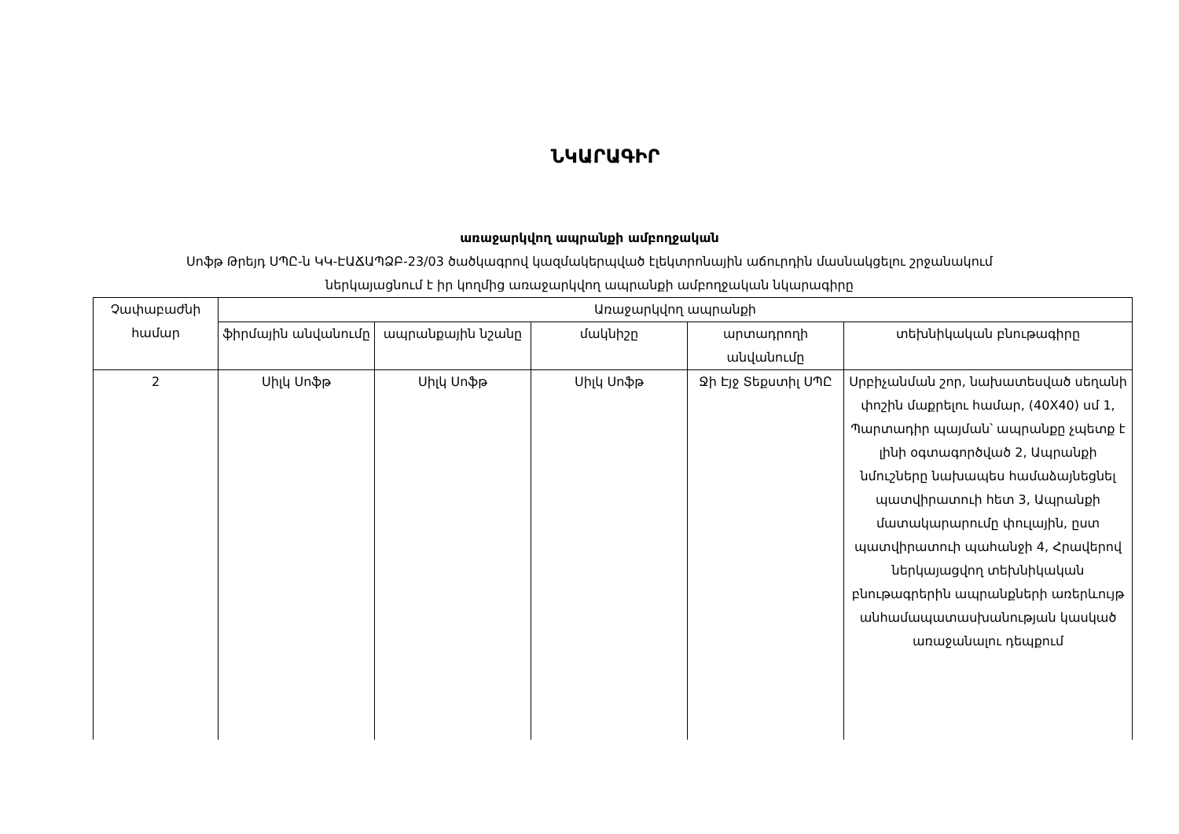ՆԿԱՐԱԳԻՐ
առաջարկվող ապրանքի ամբողջական
Սոֆթ Թրեյդ ՍՊԸ-ն ԿԿ-ԷԱՃԱՊՁԲ-23/03 ծածկագրով կազմակերպված էլեկտրոնային աճուրդին մասնակցելու շրջանակում
ներկայացնում է իր կողմից առաջարկվող ապրանքի ամբողջական նկարագիրը
| Չափաբաժնի համար | Առաջարկվող ապրանքի | | | | |
| --- | --- | --- | --- | --- | --- |
| | ֆիրմային անվանումը | ապրանքային նշանը | մակնիշը | արտադրողի անվանումը | տեխնիկական բնութագիրը |
| 2 | Սիլկ Սոֆթ | Սիլկ Սոֆթ | Սիլկ Սոֆթ | Ջի Էյջ Տեքստիլ ՍՊԸ | Սրբիչանման շոր, նախատեսված սեղանի փոշին մաքրելու համար, (40X40) սմ 1, Պարտադիր պայման՝ ապրանքը չպետք է լինի օգտագործված 2, Ապրանքի նմուշները նախապես համաձայնեցնել պատվիրատուի հետ 3, Ապրանքի մատակարարումը փուլային, ըստ պատվիրատուի պահանջի 4, Հրավերով ներկայացվող տեխնիկական բնութագրերին ապրանքների առերևույթ անհամապատասխանության կասկած առաջանալու դեպքում |